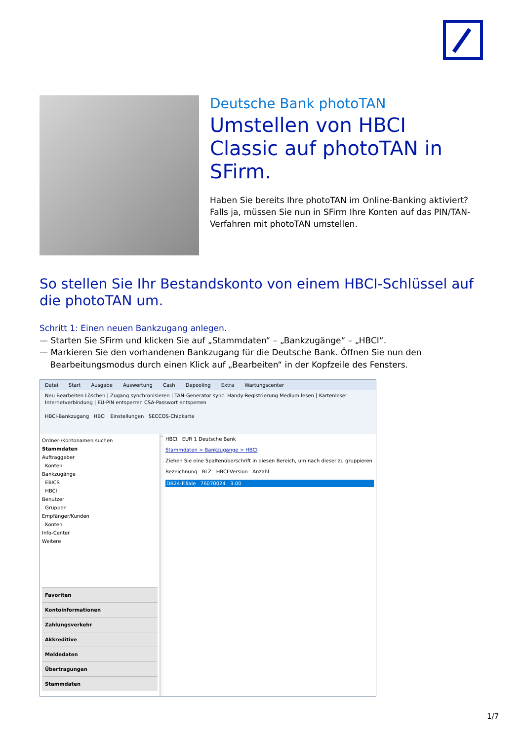Deutsche Bank photoTAN
Umstellen von HBCI Classic auf photoTAN in SFirm.
Haben Sie bereits Ihre photoTAN im Online-Banking aktiviert? Falls ja, müssen Sie nun in SFirm Ihre Konten auf das PIN/TAN-Verfahren mit photoTAN umstellen.
So stellen Sie Ihr Bestandskonto von einem HBCI-Schlüssel auf die photoTAN um.
Schritt 1: Einen neuen Bankzugang anlegen.
— Starten Sie SFirm und klicken Sie auf „Stammdaten“ – „Bankzugänge“ – „HBCI“.
— Markieren Sie den vorhandenen Bankzugang für die Deutsche Bank. Öffnen Sie nun den
Bearbeitungsmodus durch einen Klick auf „Bearbeiten“ in der Kopfzeile des Fensters.
Datei Start Ausgabe Auswertung Cash Depooling Extra Wartungscenter
Neu Bearbeiten Löschen | Zugang synchronisieren | TAN-Generator sync. Handy-Registrierung Medium lesen | Kartenleser Internetverbindung | EU-PIN entsperren CSA-Passwort entsperren
HBCI-Bankzugang HBCI Einstellungen SECCOS-Chipkarte
Ordner-/Kontonamen suchen
Stammdaten
Auftraggeber
Konten
Bankzugänge
EBICS
HBCI
Benutzer
Gruppen
Empfänger/Kunden
Konten
Info-Center
Weitere
Favoriten
Kontoinformationen
Zahlungsverkehr
Akkreditive
Meldedaten
Übertragungen
Stammdaten
HBCI EUR 1 Deutsche Bank
Stammdaten > Bankzugänge > HBCI
Ziehen Sie eine Spaltenüberschrift in diesen Bereich, um nach dieser zu gruppieren
Bezeichnung BLZ HBCI-Version Anzahl
DB24-Filiale 76070024 3.00
1/7